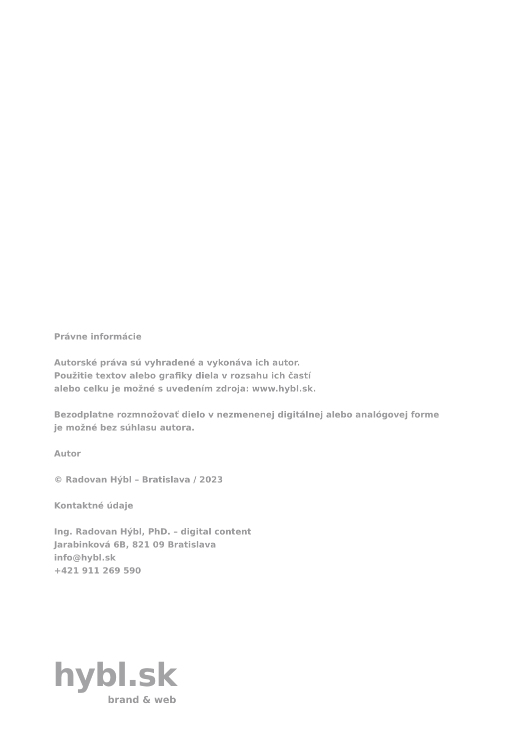Právne informácie
Autorské práva sú vyhradené a vykonáva ich autor.
Použitie textov alebo grafiky diela v rozsahu ich častí
alebo celku je možné s uvedením zdroja: www.hybl.sk.
Bezodplatne rozmnožovať dielo v nezmenenej digitálnej alebo analógovej forme
je možné bez súhlasu autora.
Autor
© Radovan Hýbl – Bratislava / 2023
Kontaktné údaje
Ing. Radovan Hýbl, PhD. – digital content
Jarabinková 6B, 821 09 Bratislava
info@hybl.sk
+421 911 269 590
hybl.sk
brand & web